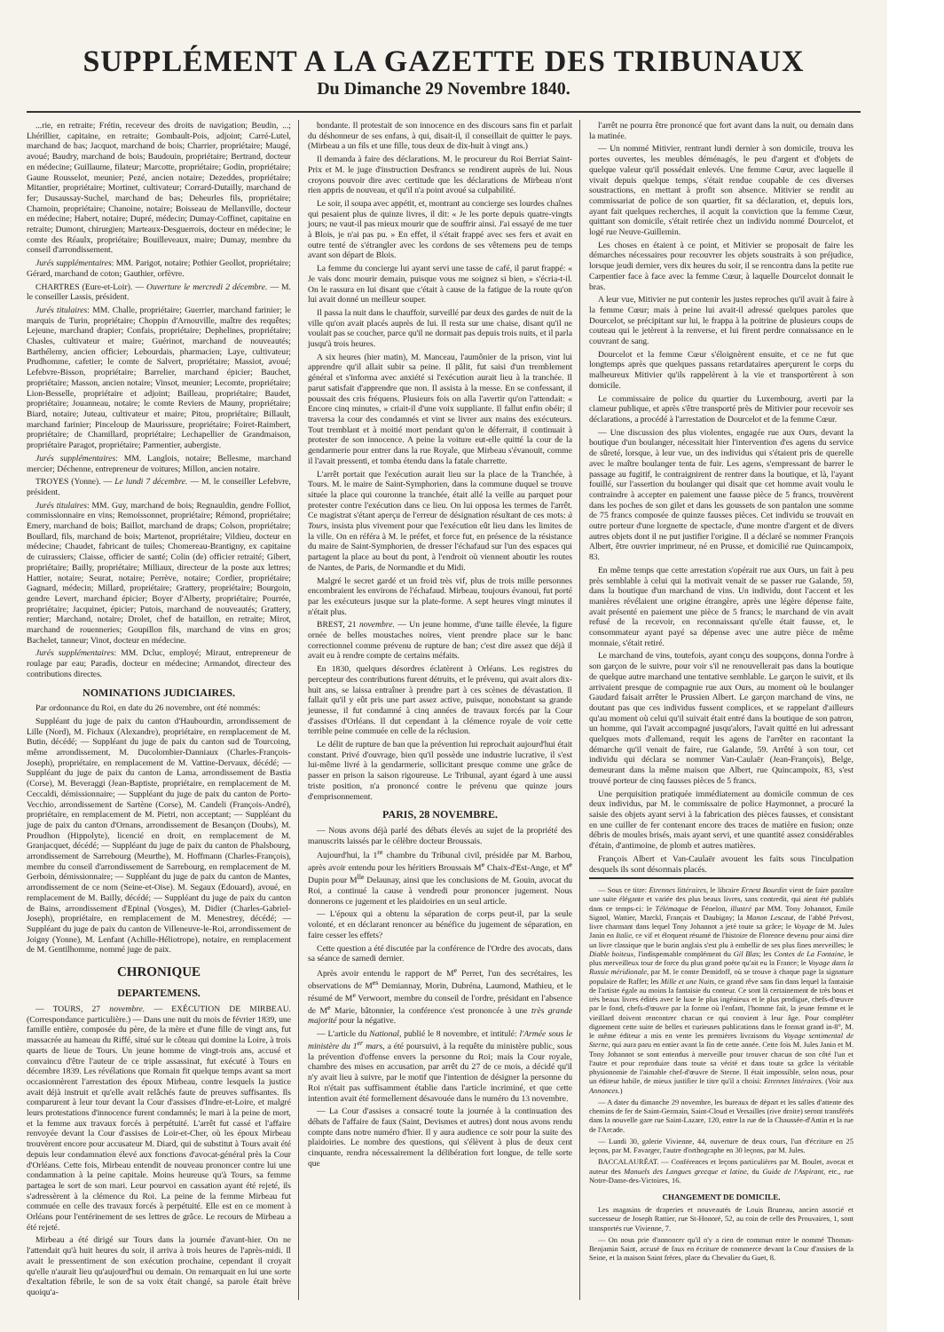SUPPLÉMENT A LA GAZETTE DES TRIBUNAUX
Du Dimanche 29 Novembre 1840.
...rie, en retraite; Frétin, receveur des droits de navigation; Beudin, ...; Lhérillier, capitaine, en retraite; Gombault-Pois, adjoint; Carré-Lutel, marchand de bas; Jacquot, marchand de bois; Charrier, propriétaire; Maugé, avoué; Baudry, marchand de bois; Baudouin, propriétaire; Bertrand, docteur en médecine; Guillaume, filateur; Marcotte, propriétaire; Godin, propriétaire; Gaune Rousselot, meunier; Pezé, ancien notaire; Dezeddes, propriétaire; Mitantier, propriétaire; Mortinet, cultivateur; Corrard-Dutailly, marchand de fer; Dusaussay-Suchel, marchand de bas; Deheurles fils, propriétaire; Chamoin, propriétaire; Chanoine, notaire; Boisseau de Mellanville, docteur en médecine; Habert, notaire; Dupré, médecin; Dumay-Coffinet, capitaine en retraite; Dumont, chirurgien; Marteaux-Desguerrois, docteur en médecine; le comte des Réaulx, propriétaire; Bouilleveaux, maire; Dumay, membre du conseil d'arrondissement.
Jurés supplémentaires: MM. Parigot, notaire; Pothier Geollot, propriétaire; Gérard, marchand de coton; Gauthier, orfèvre.
CHARTRES (Eure-et-Loir). — Ouverture le mercredi 2 décembre. — M. le conseiller Lassis, président.
Jurés titulaires: MM. Challe, propriétaire; Guerrier, marchand farinier; le marquis de Turin, propriétaire; Choppin d'Arnouville, maître des requêtes; Lejeune, marchand drapier; Confais, propriétaire; Dephelines, propriétaire; Chasles, cultivateur et maire; Guérinot, marchand de nouveautés; Barthélemy, ancien officier; Lebourdais, pharmacien; Laye, cultivateur; Prudhomme, cafetier; le comte de Salvert, propriétaire; Massiot, avoué; Lefebvre-Bisson, propriétaire; Barrelier, marchand épicier; Bauchet, propriétaire; Masson, ancien notaire; Vinsot, meunier; Lecomte, propriétaire; Lion-Besselle, propriétaire et adjoint; Bailleau, propriétaire; Baudet, propriétaire; Jouanneau, notaire; le comte Reviers de Mauny, propriétaire; Biard, notaire; Juteau, cultivateur et maire; Pitou, propriétaire; Billault, marchand farinier; Pinceloup de Maurissure, propriétaire; Foiret-Raimbert, propriétaire; de Chamillard, propriétaire; Lechapellier de Grandmaison, propriétaire Paragot, propriétaire; Parmentier, aubergiste.
Jurés supplémentaires: MM. Langlois, notaire; Bellesme, marchand mercier; Déchenne, entrepreneur de voitures; Millon, ancien notaire.
TROYES (Yonne). — Le lundi 7 décembre. — M. le conseiller Lefebvre, président.
Jurés titulaires: MM. Guy, marchand de bois; Regnauldin, gendre Folliot, commissionnaire en vins; Remoissonnet, propriétaire; Rémond, propriétaire; Emery, marchand de bois; Baillot, marchand de draps; Colson, propriétaire; Boullard, fils, marchand de bois; Martenot, propriétaire; Vildieu, docteur en médecine; Chaudet, fabricant de tuiles; Chomereau-Brantigny, ex capitaine de cuirassiers; Claisse, officier de santé; Colin (de) officier retraité; Gibert, propriétaire; Bailly, propriétaire; Milliaux, directeur de la poste aux lettres; Hattier, notaire; Seurat, notaire; Perrève, notaire; Cordier, propriétaire; Gagnard, médecin; Millard, propriétaire; Grattery, propriétaire; Bourgoin, gendre Levert, marchand épicier; Boyer d'Alberty, propriétaire; Pourrée, propriétaire; Jacquinet, épicier; Putois, marchand de nouveautés; Grattery, rentier; Marchand, notaire; Drolet, chef de bataillon, en retraite; Mirot, marchand de rouenneries; Goupillon fils, marchand de vins en gros; Bachelet, tanneur; Vinot, docteur en médecine.
Jurés supplémentaires: MM. Dcluc, employé; Miraut, entrepreneur de roulage par eau; Paradis, docteur en médecine; Armandot, directeur des contributions directes.
NOMINATIONS JUDICIAIRES.
Par ordonnance du Roi, en date du 26 novembre, ont été nommés:
Suppléant du juge de paix du canton d'Haubourdin, arrondissement de Lille (Nord), M. Fichaux (Alexandre), propriétaire, en remplacement de M. Butin, décédé; — Suppléant du juge de paix du canton sud de Tourcoing, même arrondissement, M. Ducolombier-Danniaux (Charles-François-Joseph), propriétaire, en remplacement de M. Vattine-Dervaux, décédé; — Suppléant du juge de paix du canton de Lama, arrondissement de Bastia (Corse), M. Beveraggi (Jean-Baptiste, propriétaire, en remplacement de M. Ceccaldi, démissionnaire; — Suppléant du juge de paix du canton de Porto-Vecchio, arrondissement de Sartène (Corse), M. Candeli (François-André), propriétaire, en remplacement de M. Pietri, non acceptant; — Suppléant du juge de paix du canton d'Ornans, arrondissement de Besançon (Doubs), M. Proudhon (Hippolyte), licencié en droit, en remplacement de M. Granjacquet, décédé; — Suppléant du juge de paix du canton de Phalsbourg, arrondissement de Sarrebourg (Meurthe), M. Hoffmann (Charles-François), membre du conseil d'arrondissement de Sarrebourg, en remplacement de M. Gerboin, démissionnaire; — Suppléant du juge de paix du canton de Mantes, arrondissement de ce nom (Seine-et-Oise). M. Segaux (Edouard), avoué, en remplacement de M. Bailly, décédé; — Suppléant du juge de paix du canton de Bains, arrondissement d'Epinal (Vosges), M. Didier (Charles-Gabriel-Joseph), propriétaire, en remplacement de M. Menestrey, décédé; — Suppléant du juge de paix du canton de Villeneuve-le-Roi, arrondissement de Joigny (Yonne), M. Lenfant (Achille-Héliotrope), notaire, en remplacement de M. Gentilhomme, nommé juge de paix.
CHRONIQUE
DEPARTEMENS.
— TOURS, 27 novembre. — EXÉCUTION DE MIRBEAU. (Correspondance particulière.) — Dans une nuit du mois de février 1839, une famille entière, composée du père, de la mère et d'une fille de vingt ans, fut massacrée au hameau du Riffé, situé sur le côteau qui domine la Loire, à trois quarts de lieue de Tours. Un jeune homme de vingt-trois ans, accusé et convaincu d'être l'auteur de ce triple assassinat, fut exécuté à Tours en décembre 1839. Les révélations que Romain fit quelque temps avant sa mort occasionnèrent l'arrestation des époux Mirbeau, contre lesquels la justice avait déjà instruit et qu'elle avait relâchés faute de preuves suffisantes. Ils comparurent à leur tour devant la Cour d'assises d'Indre-et-Loire, et malgré leurs protestations d'innocence furent condamnés; le mari à la peine de mort, et la femme aux travaux forcés à perpétuité. L'arrêt fut cassé et l'affaire renvoyée devant la Cour d'assises de Loir-et-Cher, où les époux Mirbeau trouvèrent encore pour accusateur M. Diard, qui de substitut à Tours avait été depuis leur condamnation élevé aux fonctions d'avocat-général près la Cour d'Orléans. Cette fois, Mirbeau entendit de nouveau prononcer contre lui une condamnation à la peine capitale. Moins heureuse qu'à Tours, sa femme partagea le sort de son mari. Leur pourvoi en cassation ayant été rejeté, ils s'adressèrent à la clémence du Roi. La peine de la femme Mirbeau fut commuée en celle des travaux forcés à perpétuité. Elle est en ce moment à Orléans pour l'entérinement de ses lettres de grâce. Le recours de Mirbeau a été rejeté.
Mirbeau a été dirigé sur Tours dans la journée d'avant-hier. On ne l'attendait qu'à huit heures du soir, il arriva à trois heures de l'après-midi. Il avait le pressentiment de son exécution prochaine, cependant il croyait qu'elle n'aurait lieu qu'aujourd'hui ou demain. On remarquait en lui une sorte d'exaltation fébrile, le son de sa voix était changé, sa parole était brève quoiqu'a-
bondante. Il protestait de son innocence en des discours sans fin et parlait du déshonneur de ses enfans, à qui, disait-il, il conseillait de quitter le pays. (Mirbeau a un fils et une fille, tous deux de dix-huit à vingt ans.)
Il demanda à faire des déclarations. M. le procureur du Roi Berriat Saint-Prix et M. le juge d'instruction Desfrancs se rendirent auprès de lui. Nous croyons pouvoir dire avec certitude que les déclarations de Mirbeau n'ont rien appris de nouveau, et qu'il n'a point avoué sa culpabilité.
Le soir, il soupa avec appétit, et, montrant au concierge ses lourdes chaînes qui pesaient plus de quinze livres, il dit: « Je les porte depuis quatre-vingts jours; ne vaut-il pas mieux mourir que de souffrir ainsi. J'ai essayé de me tuer à Blois, je n'ai pas pu. » En effet, il s'était frappé avec ses fers et avait en outre tenté de s'étrangler avec les cordons de ses vêtemens peu de temps avant son départ de Blois.
La femme du concierge lui ayant servi une tasse de café, il parut frappé: « Je vais donc mourir demain, puisque vous me soignez si bien, » s'écria-t-il. On le rassura en lui disant que c'était à cause de la fatigue de la route qu'on lui avait donné un meilleur souper.
Il passa la nuit dans le chauffoir, surveillé par deux des gardes de nuit de la ville qu'on avait placés auprès de lui. Il resta sur une chaise, disant qu'il ne voulait pas se coucher, parce qu'il ne dormait pas depuis trois nuits, et il parla jusqu'à trois heures.
A six heures (hier matin), M. Manceau, l'aumônier de la prison, vint lui apprendre qu'il allait subir sa peine. Il pâlit, fut saisi d'un tremblement général et s'informa avec anxiété si l'exécution aurait lieu à la tranchée. Il parut satisfait d'apprendre que non. Il assista à la messe. En se confessant, il poussait des cris fréquens. Plusieurs fois on alla l'avertir qu'on l'attendait: « Encore cinq minutes, » criait-il d'une voix suppliante. Il fallut enfin obéir; il traversa la cour des condamnés et vint se livrer aux mains des exécuteurs. Tout tremblant et à moitié mort pendant qu'on le déferrait, il continuait à protester de son innocence. A peine la voiture eut-elle quitté la cour de la gendarmerie pour entrer dans la rue Royale, que Mirbeau s'évanouit, comme il l'avait pressenti, et tomba étendu dans la fatale charrette.
L'arrêt portait que l'exécution aurait lieu sur la place de la Tranchée, à Tours. M. le maire de Saint-Symphorien, dans la commune duquel se trouve située la place qui couronne la tranchée, était allé la veille au parquet pour protester contre l'exécution dans ce lieu. On lui opposa les termes de l'arrêt. Ce magistrat s'étant aperçu de l'erreur de désignation résultant de ces mots: à Tours, insista plus vivement pour que l'exécution eût lieu dans les limites de la ville. On en référa à M. le préfet, et force fut, en présence de la résistance du maire de Saint-Symphorien, de dresser l'échafaud sur l'un des espaces qui partagent la place au bout du pont, à l'endroit où viennent aboutir les routes de Nantes, de Paris, de Normandie et du Midi.
Malgré le secret gardé et un froid très vif, plus de trois mille personnes encombraient les environs de l'échafaud. Mirbeau, toujours évanoui, fut porté par les exécuteurs jusque sur la plate-forme. A sept heures vingt minutes il n'était plus.
BREST, 21 novembre. — Un jeune homme, d'une taille élevée, la figure ornée de belles moustaches noires, vient prendre place sur le banc correctionnel comme prévenu de rupture de ban; c'est dire assez que déjà il avait eu à rendre compte de certains méfaits.
En 1830, quelques désordres éclatèrent à Orléans. Les registres du percepteur des contributions furent détruits, et le prévenu, qui avait alors dix-huit ans, se laissa entraîner à prendre part à ces scènes de dévastation. Il fallait qu'il y eût pris une part assez active, puisque, nonobstant sa grande jeunesse, il fut condamné à cinq années de travaux forcés par la Cour d'assises d'Orléans. Il dut cependant à la clémence royale de voir cette terrible peine commuée en celle de la réclusion.
Le délit de rupture de ban que la prévention lui reprochait aujourd'hui était constant. Privé d'ouvrage, bien qu'il possède une industrie lucrative, il s'est lui-même livré à la gendarmerie, sollicitant presque comme une grâce de passer en prison la saison rigoureuse. Le Tribunal, ayant égard à une aussi triste position, n'a prononcé contre le prévenu que quinze jours d'emprisonnement.
PARIS, 28 NOVEMBRE.
— Nous avons déjà parlé des débats élevés au sujet de la propriété des manuscrits laissés par le célèbre docteur Broussais.
Aujourd'hui, la 1<sup>re</sup> chambre du Tribunal civil, présidée par M. Barbou, après avoir entendu pour les héritiers Broussais M<sup>e</sup> Chaix-d'Est-Ange, et M<sup>e</sup> Dupin pour M<sup>lle</sup> Delaunay, ainsi que les conclusions de M. Gouin, avocat du Roi, a continué la cause à vendredi pour prononcer jugement. Nous donnerons ce jugement et les plaidoiries en un seul article.
— L'époux qui a obtenu la séparation de corps peut-il, par la seule volonté, et en déclarant renoncer au bénéfice du jugement de séparation, en faire cesser les effets?
Cette question a été discutée par la conférence de l'Ordre des avocats, dans sa séance de samedi dernier.
Après avoir entendu le rapport de M<sup>e</sup> Perret, l'un des secrétaires, les observations de M<sup>es</sup> Demiannay, Morin, Dubréna, Laumond, Mathieu, et le résumé de M<sup>e</sup> Verwoort, membre du conseil de l'ordre, présidant en l'absence de M<sup>e</sup> Marie, bâtonnier, la conférence s'est prononcée à une très grande majorité pour la négative.
— L'article du National, publié le 8 novembre, et intitulé: l'Armée sous le ministère du 1<sup>er</sup> mars, a été poursuivi, à la requête du ministère public, sous la prévention d'offense envers la personne du Roi; mais la Cour royale, chambre des mises en accusation, par arrêt du 27 de ce mois, a décidé qu'il n'y avait lieu à suivre, par le motif que l'intention de désigner la personne du Roi n'était pas suffisamment établie dans l'article incriminé, et que cette intention avait été formellement désavouée dans le numéro du 13 novembre.
— La Cour d'assises a consacré toute la journée à la continuation des débats de l'affaire de faux (Saint, Devismes et autres) dont nous avons rendu compte dans notre numéro d'hier. Il y aura audience ce soir pour la suite des plaidoiries. Le nombre des questions, qui s'élèvent à plus de deux cent cinquante, rendra nécessairement la délibération fort longue, de telle sorte que
l'arrêt ne pourra être prononcé que fort avant dans la nuit, ou demain dans la matinée.
— Un nommé Mitivier, rentrant lundi dernier à son domicile, trouva les portes ouvertes, les meubles déménagés, le peu d'argent et d'objets de quelque valeur qu'il possédait enlevés. Une femme Cœur, avec laquelle il vivait depuis quelque temps, s'était rendue coupable de ces diverses soustractions, en mettant à profit son absence. Mitivier se rendit au commissariat de police de son quartier, fit sa déclaration, et, depuis lors, ayant fait quelques recherches, il acquit la conviction que la femme Cœur, quittant son domicile, s'était retirée chez un individu nommé Dourcelot, et logé rue Neuve-Guillemin.
Les choses en étaient à ce point, et Mitivier se proposait de faire les démarches nécessaires pour recouvrer les objets soustraits à son préjudice, lorsque jeudi dernier, vers dix heures du soir, il se rencontra dans la petite rue Carpentier face à face avec la femme Cœur, à laquelle Dourcelot donnait le bras.
A leur vue, Mitivier ne put contenir les justes reproches qu'il avait à faire à la femme Cœur; mais à peine lui avait-il adressé quelques paroles que Dourcelot, se précipitant sur lui, le frappa à la poitrine de plusieurs coups de couteau qui le jetèrent à la renverse, et lui firent perdre connaissance en le couvrant de sang.
Dourcelot et la femme Cœur s'éloignèrent ensuite, et ce ne fut que longtemps après que quelques passans retardataires aperçurent le corps du malheureux Mitivier qu'ils rappelèrent à la vie et transportèrent à son domicile.
Le commissaire de police du quartier du Luxembourg, averti par la clameur publique, et après s'être transporté près de Mitivier pour recevoir ses déclarations, a procédé à l'arrestation de Dourcelot et de la femme Cœur.
— Une discussion des plus violentes, engagée rue aux Ours, devant la boutique d'un boulanger, nécessitait hier l'intervention d'es agens du service de sûreté, lorsque, à leur vue, un des individus qui s'étaient pris de querelle avec le maître boulanger tenta de fuir. Les agens, s'empressant de barrer le passage au fugitif, le contraignirent de rentrer dans la boutique, et là, l'ayant fouillé, sur l'assertion du boulanger qui disait que cet homme avait voulu le contraindre à accepter en paiement une fausse pièce de 5 francs, trouvèrent dans les poches de son gilet et dans les goussets de son pantalon une somme de 75 francs composée de quinze fausses pièces. Cet individu se trouvait en outre porteur d'une lorgnette de spectacle, d'une montre d'argent et de divers autres objets dont il ne put justifier l'origine. Il a déclaré se nommer François Albert, être ouvrier imprimeur, né en Prusse, et domicilié rue Quincampoix, 83.
En même temps que cette arrestation s'opérait rue aux Ours, un fait à peu près semblable à celui qui la motivait venait de se passer rue Galande, 59, dans la boutique d'un marchand de vins. Un individu, dont l'accent et les manières révélaient une origine étrangère, après une légère dépense faite, avait présenté en paiement une pièce de 5 francs; le marchand de vin avait refusé de la recevoir, en reconnaissant qu'elle était fausse, et, le consommateur ayant payé sa dépense avec une autre pièce de même monnaie, s'était retiré.
Le marchand de vins, toutefois, ayant conçu des soupçons, donna l'ordre à son garçon de le suivre, pour voir s'il ne renouvellerait pas dans la boutique de quelque autre marchand une tentative semblable. Le garçon le suivit, et ils arrivaient presque de compagnie rue aux Ours, au moment où le boulanger Gaudard faisait arrêter le Prussien Albert. Le garçon marchand de vins, ne doutant pas que ces individus fussent complices, et se rappelant d'ailleurs qu'au moment où celui qu'il suivait était entré dans la boutique de son patron, un homme, qui l'avait accompagné jusqu'alors, l'avait quitté en lui adressant quelques mots d'allemand, requit les agens de l'arrêter en racontant la démarche qu'il venait de faire, rue Galande, 59. Arrêté à son tour, cet individu qui déclara se nommer Van-Caulaër (Jean-François), Belge, demeurant dans la même maison que Albert, rue Quincampoix, 83, s'est trouvé porteur de cinq fausses pièces de 5 francs.
Une perquisition pratiquée immédiatement au domicile commun de ces deux individus, par M. le commissaire de police Haymonnet, a procuré la saisie des objets ayant servi à la fabrication des pièces fausses, et consistant en une cuiller de fer contenant encore des traces de matière en fusion; onze débris de moules brisés, mais ayant servi, et une quantité assez considérables d'étain, d'antimoine, de plomb et autres matières.
François Albert et Van-Caulaër avouent les faits sous l'inculpation desquels ils sont désormais placés.
— Sous ce titre: Etrennes littéraires, le libraire Ernest Bourdin vient de faire paraître une suite élégante et variée des plus beaux livres, sans contredit, qui aient été publiés dans ce temps-ci: le Télémaque de Fénelon, illustré par MM. Tony Johannot, Emile Signol, Wattier, Marckl, Français et Daubigny; la Manon Lescaut, de l'abbé Prévost, livre charmant dans lequel Tony Johannot a jeté toute sa grâce; le Voyage de M. Jules Janin en Italie, ce vif et éloquent résumé de l'histoire de Florence devenu pour ainsi dire un livre classique que le burin anglais s'est plu à embellir de ses plus fines merveilles; le Diable boiteux, l'indispensable complément du Gil Blas; les Contes de La Fontaine, le plus merveilleux tour de force du plus grand poète qu'ait eu la France; le Voyage dans la Russie méridionale, par M. le comte Demidoff, où se trouve à chaque page la signature populaire de Raffet; les Mille et une Nuits, ce grand rêve sans fin dans lequel la fantaisie de l'artiste égale au moins la fantaisie du conteur. Ce sont là certainement de très bons et très beaux livres édités avec le luxe le plus ingénieux et le plus prodigue, chefs-d'œuvre par le fond, chefs-d'œuvre par la forme où l'enfant, l'homme fait, la jeune femme et le vieillard doivent rencontrer chacun ce qui convient à leur âge. Pour compléter dignement cette suite de belles et curieuses publications dans le format grand in-8°, M. le même éditeur a mis en vente les premières livraisons du Voyage sentimental de Sterne, qui aura paru en entier avant la fin de cette année. Cette fois M. Jules Janin et M. Tony Johannot se sont entendus à merveille pour trouver chacun de son côté l'un et l'autre et pour reproduire dans toute sa vérité et dans toute sa grâce la véritable physionomie de l'aimable chef-d'œuvre de Sterne. Il était impossible, selon nous, pour un éditeur habile, de mieux justifier le titre qu'il a choisi: Etrennes littéraires. (Voir aux Annonces.)
— A dater du dimanche 29 novembre, les bureaux de départ et les salles d'attente des chemins de fer de Saint-Germain, Saint-Cloud et Versailles (rive droite) seront transférés dans la nouvelle gare rue Saint-Lazare, 120, entre la rue de la Chaussée-d'Antin et la rue de l'Arcade.
— Lundi 30, galerie Vivienne, 44, ouverture de deux cours, l'un d'écriture en 25 leçons, par M. Favarger, l'autre d'orthographe en 30 leçons, par M. Jules.
BACCALAURÉAT. — Conférences et leçons particulières par M. Boulet, avocat et auteur des Manuels des Langues grecque et latine, du Guide de l'Aspirant, etc., rue Notre-Dame-des-Victoires, 16.
CHANGEMENT DE DOMICILE.
Les magasins de draperies et nouveautés de Louis Bruneau, ancien associé et successeur de Joseph Rattier, rue St-Honoré, 52, au coin de celle des Prouvaires, 1, sont transportés rue Vivienne, 7.
— On nous prie d'annoncer qu'il n'y a rien de commun entre le nommé Thomas-Benjamin Saint, accusé de faux en écriture de commerce devant la Cour d'assises de la Seine, et la maison Saint frères, place du Chevalier du Guet, 8.